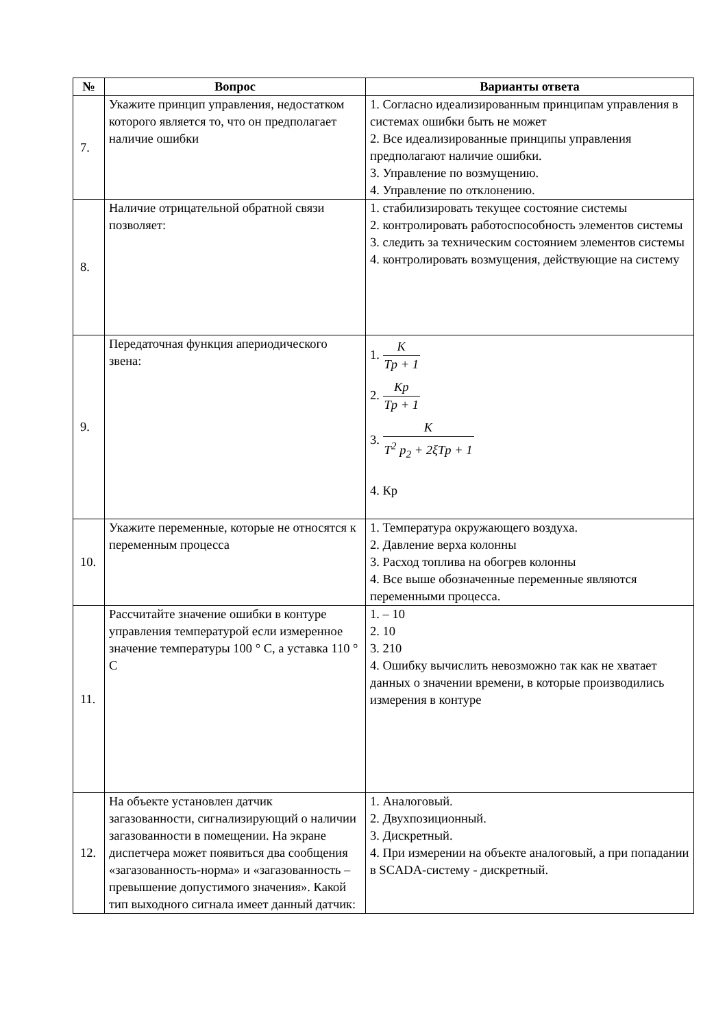| № | Вопрос | Варианты ответа |
| --- | --- | --- |
| 7. | Укажите принцип управления, недостатком которого является то, что он предполагает наличие ошибки | 1. Согласно идеализированным принципам управления в системах ошибки быть не может 2. Все идеализированные принципы управления предполагают наличие ошибки. 3. Управление по возмущению. 4. Управление по отклонению. |
| 8. | Наличие отрицательной обратной связи позволяет: | 1. стабилизировать текущее состояние системы 2. контролировать работоспособность элементов системы 3. следить за техническим состоянием элементов системы 4. контролировать возмущения, действующие на систему |
| 9. | Передаточная функция апериодического звена: | 1. K Tp + 1 2. Kp Tp + 1 3. K T<sup>2</sup> p<sub>2</sub> + 2ξTp + 1 4. Кр |
| 10. | Укажите переменные, которые не относятся к переменным процесса | 1. Температура окружающего воздуха. 2. Давление верха колонны 3. Расход топлива на обогрев колонны 4. Все выше обозначенные переменные являются переменными процесса. |
| 11. | Рассчитайте значение ошибки в контуре управления температурой если измеренное значение температуры 100 ° С, а уставка 110 ° С | 1. – 10 2. 10 3. 210 4. Ошибку вычислить невозможно так как не хватает данных о значении времени, в которые производились измерения в контуре |
| 12. | На объекте установлен датчик загазованности, сигнализирующий о наличии загазованности в помещении. На экране диспетчера может появиться два сообщения «загазованность-норма» и «загазованность – превышение допустимого значения». Какой тип выходного сигнала имеет данный датчик: | 1. Аналоговый. 2. Двухпозиционный. 3. Дискретный. 4. При измерении на объекте аналоговый, а при попадании в SCADA-систему - дискретный. |